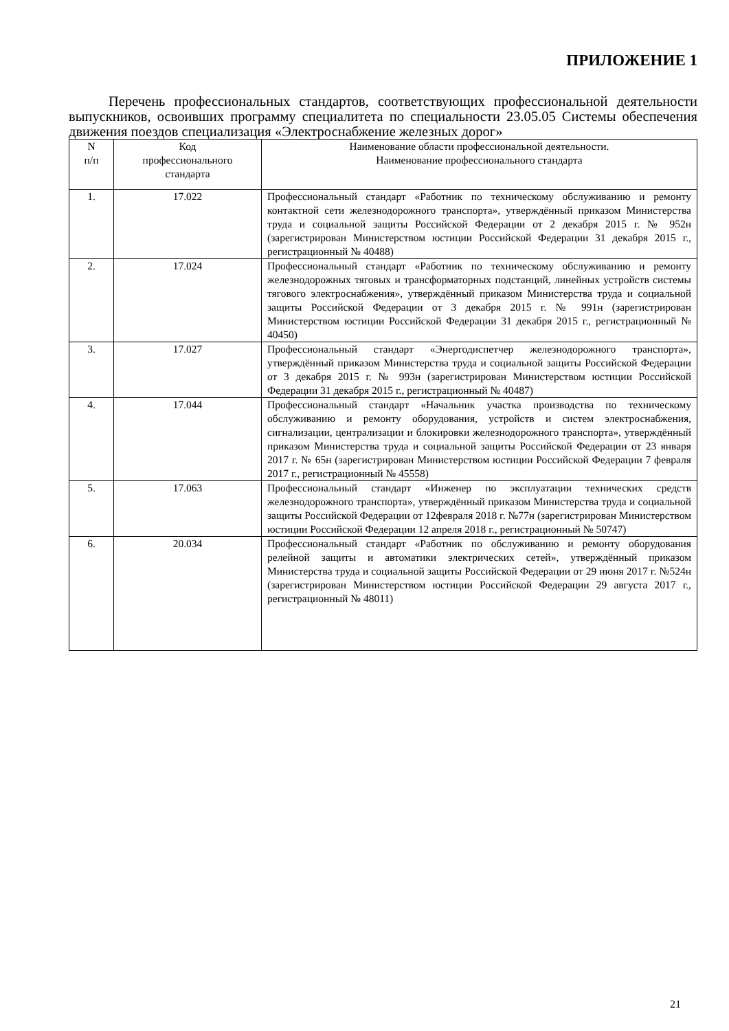ПРИЛОЖЕНИЕ 1
Перечень профессиональных стандартов, соответствующих профессиональной деятельности выпускников, освоивших программу специалитета по специальности 23.05.05 Системы обеспечения движения поездов специализация «Электроснабжение железных дорог»
| N п/п | Код профессионального стандарта | Наименование области профессиональной деятельности. Наименование профессионального стандарта |
| --- | --- | --- |
| 1. | 17.022 | Профессиональный стандарт «Работник по техническому обслуживанию и ремонту контактной сети железнодорожного транспорта», утверждённый приказом Министерства труда и социальной защиты Российской Федерации от 2 декабря 2015 г. № 952н (зарегистрирован Министерством юстиции Российской Федерации 31 декабря 2015 г., регистрационный № 40488) |
| 2. | 17.024 | Профессиональный стандарт «Работник по техническому обслуживанию и ремонту железнодорожных тяговых и трансформаторных подстанций, линейных устройств системы тягового электроснабжения», утверждённый приказом Министерства труда и социальной защиты Российской Федерации от 3 декабря 2015 г. № 991н (зарегистрирован Министерством юстиции Российской Федерации 31 декабря 2015 г., регистрационный № 40450) |
| 3. | 17.027 | Профессиональный стандарт «Энергодиспетчер железнодорожного транспорта», утверждённый приказом Министерства труда и социальной защиты Российской Федерации от 3 декабря 2015 г. № 993н (зарегистрирован Министерством юстиции Российской Федерации 31 декабря 2015 г., регистрационный № 40487) |
| 4. | 17.044 | Профессиональный стандарт «Начальник участка производства по техническому обслуживанию и ремонту оборудования, устройств и систем электроснабжения, сигнализации, централизации и блокировки железнодорожного транспорта», утверждённый приказом Министерства труда и социальной защиты Российской Федерации от 23 января 2017 г. № 65н (зарегистрирован Министерством юстиции Российской Федерации 7 февраля 2017 г., регистрационный № 45558) |
| 5. | 17.063 | Профессиональный стандарт «Инженер по эксплуатации технических средств железнодорожного транспорта», утверждённый приказом Министерства труда и социальной защиты Российской Федерации от 12февраля 2018 г. №77н (зарегистрирован Министерством юстиции Российской Федерации 12 апреля 2018 г., регистрационный № 50747) |
| 6. | 20.034 | Профессиональный стандарт «Работник по обслуживанию и ремонту оборудования релейной защиты и автоматики электрических сетей», утверждённый приказом Министерства труда и социальной защиты Российской Федерации от 29 июня 2017 г. №524н (зарегистрирован Министерством юстиции Российской Федерации 29 августа 2017 г., регистрационный № 48011) |
21